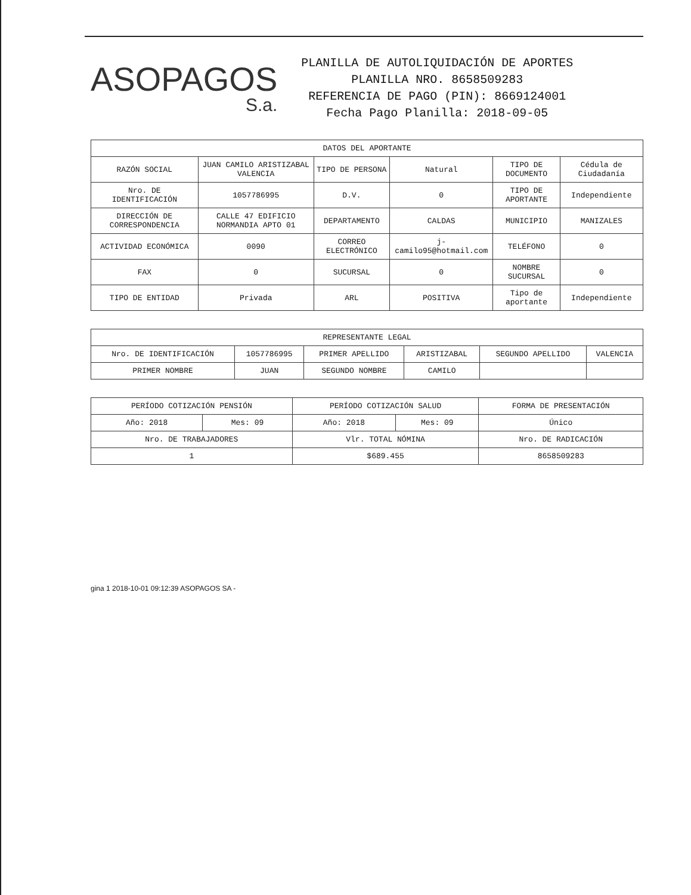ASOPAGOS
S.a.
PLANILLA DE AUTOLIQUIDACIÓN DE APORTES
PLANILLA NRO. 8658509283
REFERENCIA DE PAGO (PIN): 8669124001
Fecha Pago Planilla: 2018-09-05
| DATOS DEL APORTANTE | | | | | |
| --- | --- | --- | --- | --- | --- |
| RAZÓN SOCIAL | JUAN CAMILO ARISTIZABAL VALENCIA | TIPO DE PERSONA | Natural | TIPO DE DOCUMENTO | Cédula de Ciudadanía |
| Nro. DE IDENTIFICACIÓN | 1057786995 | D.V. | 0 | TIPO DE APORTANTE | Independiente |
| DIRECCIÓN DE CORRESPONDENCIA | CALLE 47 EDIFICIO NORMANDIA APTO 01 | DEPARTAMENTO | CALDAS | MUNICIPIO | MANIZALES |
| ACTIVIDAD ECONÓMICA | 0090 | CORREO ELECTRÓNICO | j-camilo95@hotmail.com | TELÉFONO | 0 |
| FAX | 0 | SUCURSAL | 0 | NOMBRE SUCURSAL | 0 |
| TIPO DE ENTIDAD | Privada | ARL | POSITIVA | Tipo de aportante | Independiente |
| REPRESENTANTE LEGAL | | | | | |
| --- | --- | --- | --- | --- | --- |
| Nro. DE IDENTIFICACIÓN | 1057786995 | PRIMER APELLIDO | ARISTIZABAL | SEGUNDO APELLIDO | VALENCIA |
| PRIMER NOMBRE | JUAN | SEGUNDO NOMBRE | CAMILO | | |
| PERÍODO COTIZACIÓN PENSIÓN | | PERÍODO COTIZACIÓN SALUD | | FORMA DE PRESENTACIÓN |
| --- | --- | --- | --- | --- |
| Año: 2018 | Mes: 09 | Año: 2018 | Mes: 09 | Único |
| Nro. DE TRABAJADORES | | Vlr. TOTAL NÓMINA | | Nro. DE RADICACIÓN |
| 1 | | $689.455 | | 8658509283 |
gina 1 2018-10-01 09:12:39 ASOPAGOS SA -